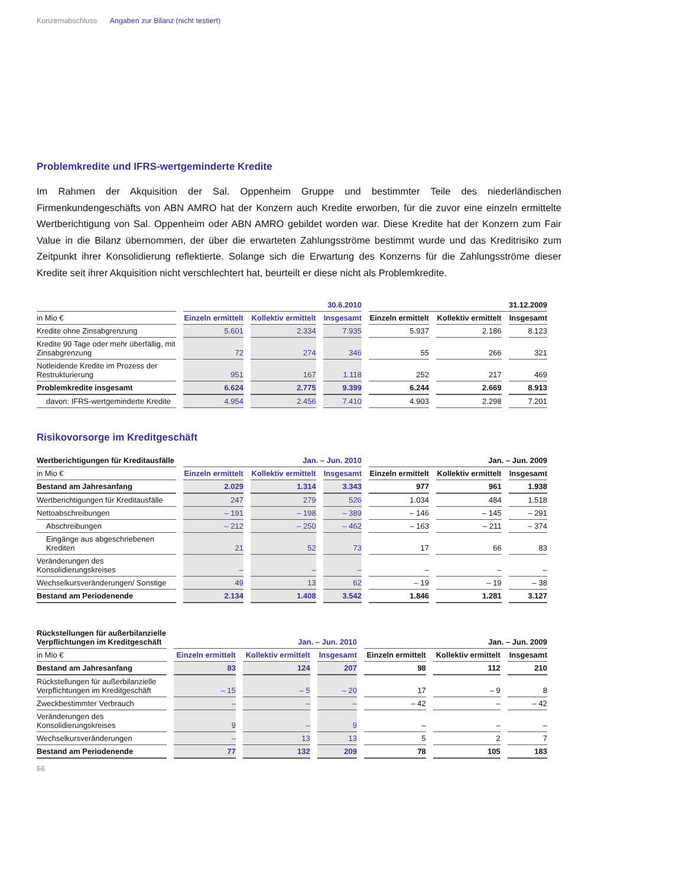Konzernabschluss Angaben zur Bilanz (nicht testiert)
Problemkredite und IFRS-wertgeminderte Kredite
Im Rahmen der Akquisition der Sal. Oppenheim Gruppe und bestimmter Teile des niederländischen Firmenkundengeschäfts von ABN AMRO hat der Konzern auch Kredite erworben, für die zuvor eine einzeln ermittelte Wertberichtigung von Sal. Oppenheim oder ABN AMRO gebildet worden war. Diese Kredite hat der Konzern zum Fair Value in die Bilanz übernommen, der über die erwarteten Zahlungsströme bestimmt wurde und das Kreditrisiko zum Zeitpunkt ihrer Konsolidierung reflektierte. Solange sich die Erwartung des Konzerns für die Zahlungsströme dieser Kredite seit ihrer Akquisition nicht verschlechtert hat, beurteilt er diese nicht als Problemkredite.
| | 30.6.2010 | | | 31.12.2009 | | |
| --- | --- | --- | --- | --- | --- | --- |
| in Mio € | Einzeln ermittelt | Kollektiv ermittelt | Insgesamt | Einzeln ermittelt | Kollektiv ermittelt | Insgesamt |
| Kredite ohne Zinsabgrenzung | 5.601 | 2.334 | 7.935 | 5.937 | 2.186 | 8.123 |
| Kredite 90 Tage oder mehr überfällig, mit Zinsabgrenzung | 72 | 274 | 346 | 55 | 266 | 321 |
| Notleidende Kredite im Prozess der Restrukturierung | 951 | 167 | 1.118 | 252 | 217 | 469 |
| Problemkredite insgesamt | 6.624 | 2.775 | 9.399 | 6.244 | 2.669 | 8.913 |
| davon: IFRS-wertgeminderte Kredite | 4.954 | 2.456 | 7.410 | 4.903 | 2.298 | 7.201 |
Risikovorsorge im Kreditgeschäft
| Wertberichtigungen für Kreditausfälle | Jan. – Jun. 2010 | | | Jan. – Jun. 2009 | | |
| --- | --- | --- | --- | --- | --- | --- |
| in Mio € | Einzeln ermittelt | Kollektiv ermittelt | Insgesamt | Einzeln ermittelt | Kollektiv ermittelt | Insgesamt |
| Bestand am Jahresanfang | 2.029 | 1.314 | 3.343 | 977 | 961 | 1.938 |
| Wertberichtigungen für Kreditausfälle | 247 | 279 | 526 | 1.034 | 484 | 1.518 |
| Nettoabschreibungen | – 191 | – 198 | – 389 | – 146 | – 145 | – 291 |
| Abschreibungen | – 212 | – 250 | – 462 | – 163 | – 211 | – 374 |
| Eingänge aus abgeschriebenen Krediten | 21 | 52 | 73 | 17 | 66 | 83 |
| Veränderungen des Konsolidierungskreises | – | – | – | – | – | – |
| Wechselkursveränderungen/ Sonstige | 49 | 13 | 62 | – 19 | – 19 | – 38 |
| Bestand am Periodenende | 2.134 | 1.408 | 3.542 | 1.846 | 1.281 | 3.127 |
| Rückstellungen für außerbilanzielle Verpflichtungen im Kreditgeschäft | Jan. – Jun. 2010 | | | Jan. – Jun. 2009 | | |
| --- | --- | --- | --- | --- | --- | --- |
| in Mio € | Einzeln ermittelt | Kollektiv ermittelt | Insgesamt | Einzeln ermittelt | Kollektiv ermittelt | Insgesamt |
| Bestand am Jahresanfang | 83 | 124 | 207 | 98 | 112 | 210 |
| Rückstellungen für außerbilanzielle Verpflichtungen im Kreditgeschäft | – 15 | – 5 | – 20 | 17 | – 9 | 8 |
| Zweckbestimmter Verbrauch | – | – | – | – 42 | – | – 42 |
| Veränderungen des Konsolidierungskreises | 9 | – | 9 | – | – | – |
| Wechselkursveränderungen | – | 13 | 13 | 5 | 2 | 7 |
| Bestand am Periodenende | 77 | 132 | 209 | 78 | 105 | 183 |
66